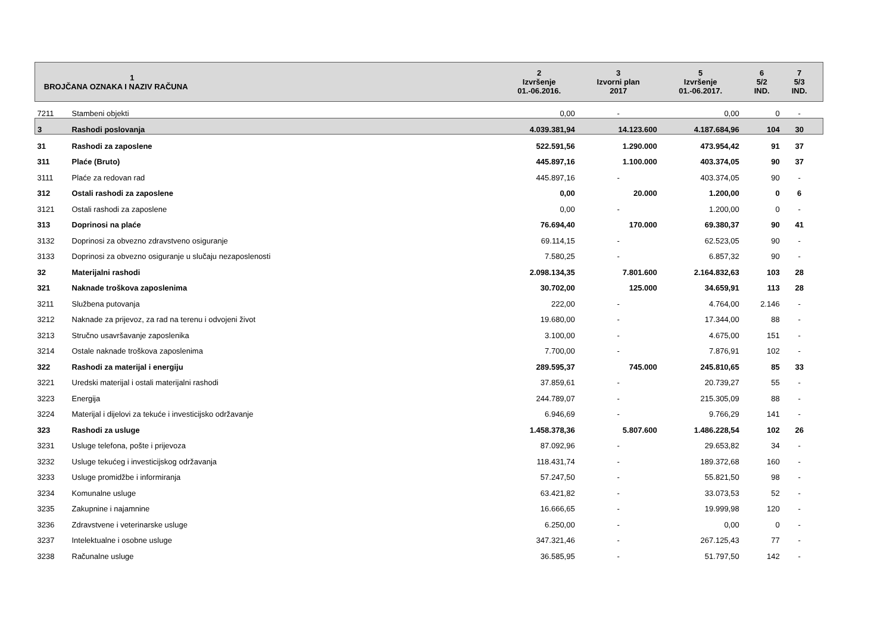| 1 BROJČANA OZNAKA I NAZIV RAČUNA | | 2 Izvršenje 01.-06.2016. | 3 Izvorni plan 2017 | 5 Izvršenje 01.-06.2017. | 6 5/2 IND. | 7 5/3 IND. | |
| --- | --- | --- | --- | --- | --- | --- | --- |
| 7211 | Stambeni objekti | 0,00 | - | 0,00 | 0 | - | |
| 3 | Rashodi poslovanja | 4.039.381,94 | 14.123.600 | 4.187.684,96 | 104 | 30 | |
| 31 | Rashodi za zaposlene | 522.591,56 | 1.290.000 | 473.954,42 | 91 | 37 | |
| 311 | Plaće (Bruto) | 445.897,16 | 1.100.000 | 403.374,05 | 90 | 37 | |
| 3111 | Plaće za redovan rad | 445.897,16 | - | 403.374,05 | 90 | - | |
| 312 | Ostali rashodi za zaposlene | 0,00 | 20.000 | 1.200,00 | 0 | 6 | |
| 3121 | Ostali rashodi za zaposlene | 0,00 | - | 1.200,00 | 0 | - | |
| 313 | Doprinosi na plaće | 76.694,40 | 170.000 | 69.380,37 | 90 | 41 | |
| 3132 | Doprinosi za obvezno zdravstveno osiguranje | 69.114,15 | - | 62.523,05 | 90 | - | |
| 3133 | Doprinosi za obvezno osiguranje u slučaju nezaposlenosti | 7.580,25 | - | 6.857,32 | 90 | - | |
| 32 | Materijalni rashodi | 2.098.134,35 | 7.801.600 | 2.164.832,63 | 103 | 28 | |
| 321 | Naknade troškova zaposlenima | 30.702,00 | 125.000 | 34.659,91 | 113 | 28 | |
| 3211 | Službena putovanja | 222,00 | - | 4.764,00 | 2.146 | - | |
| 3212 | Naknade za prijevoz, za rad na terenu i odvojeni život | 19.680,00 | - | 17.344,00 | 88 | - | |
| 3213 | Stručno usavršavanje zaposlenika | 3.100,00 | - | 4.675,00 | 151 | - | |
| 3214 | Ostale naknade troškova zaposlenima | 7.700,00 | - | 7.876,91 | 102 | - | |
| 322 | Rashodi za materijal i energiju | 289.595,37 | 745.000 | 245.810,65 | 85 | 33 | |
| 3221 | Uredski materijal i ostali materijalni rashodi | 37.859,61 | - | 20.739,27 | 55 | - | |
| 3223 | Energija | 244.789,07 | - | 215.305,09 | 88 | - | |
| 3224 | Materijal i dijelovi za tekuće i investicijsko održavanje | 6.946,69 | - | 9.766,29 | 141 | - | |
| 323 | Rashodi za usluge | 1.458.378,36 | 5.807.600 | 1.486.228,54 | 102 | 26 | |
| 3231 | Usluge telefona, pošte i prijevoza | 87.092,96 | - | 29.653,82 | 34 | - | |
| 3232 | Usluge tekućeg i investicijskog održavanja | 118.431,74 | - | 189.372,68 | 160 | - | |
| 3233 | Usluge promidžbe i informiranja | 57.247,50 | - | 55.821,50 | 98 | - | |
| 3234 | Komunalne usluge | 63.421,82 | - | 33.073,53 | 52 | - | |
| 3235 | Zakupnine i najamnine | 16.666,65 | - | 19.999,98 | 120 | - | |
| 3236 | Zdravstvene i veterinarske usluge | 6.250,00 | - | 0,00 | 0 | - | |
| 3237 | Intelektualne i osobne usluge | 347.321,46 | - | 267.125,43 | 77 | - | |
| 3238 | Računalne usluge | 36.585,95 | - | 51.797,50 | 142 | - | |